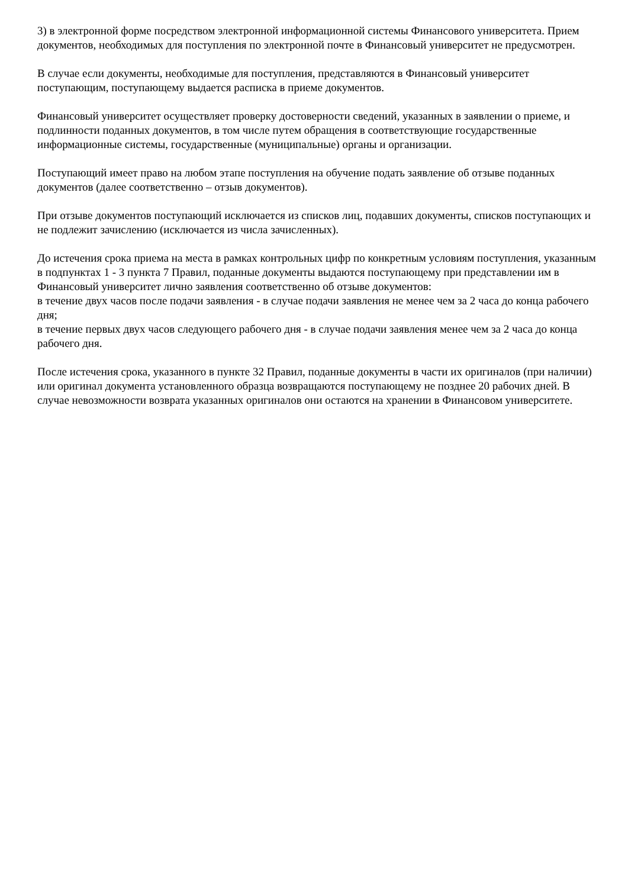3) в электронной форме посредством электронной информационной системы Финансового университета. Прием документов, необходимых для поступления по электронной почте в Финансовый университет не предусмотрен.
В случае если документы, необходимые для поступления, представляются в Финансовый университет поступающим, поступающему выдается расписка в приеме документов.
Финансовый университет осуществляет проверку достоверности сведений, указанных в заявлении о приеме, и подлинности поданных документов, в том числе путем обращения в соответствующие государственные информационные системы, государственные (муниципальные) органы и организации.
Поступающий имеет право на любом этапе поступления на обучение подать заявление об отзыве поданных документов (далее соответственно – отзыв документов).
При отзыве документов поступающий исключается из списков лиц, подавших документы, списков поступающих и не подлежит зачислению (исключается из числа зачисленных).
До истечения срока приема на места в рамках контрольных цифр по конкретным условиям поступления, указанным в подпунктах 1 - 3 пункта 7 Правил, поданные документы выдаются поступающему при представлении им в Финансовый университет лично заявления соответственно об отзыве документов:
в течение двух часов после подачи заявления - в случае подачи заявления не менее чем за 2 часа до конца рабочего дня;
в течение первых двух часов следующего рабочего дня - в случае подачи заявления менее чем за 2 часа до конца рабочего дня.
После истечения срока, указанного в пункте 32 Правил, поданные документы в части их оригиналов (при наличии) или оригинал документа установленного образца возвращаются поступающему не позднее 20 рабочих дней. В случае невозможности возврата указанных оригиналов они остаются на хранении в Финансовом университете.